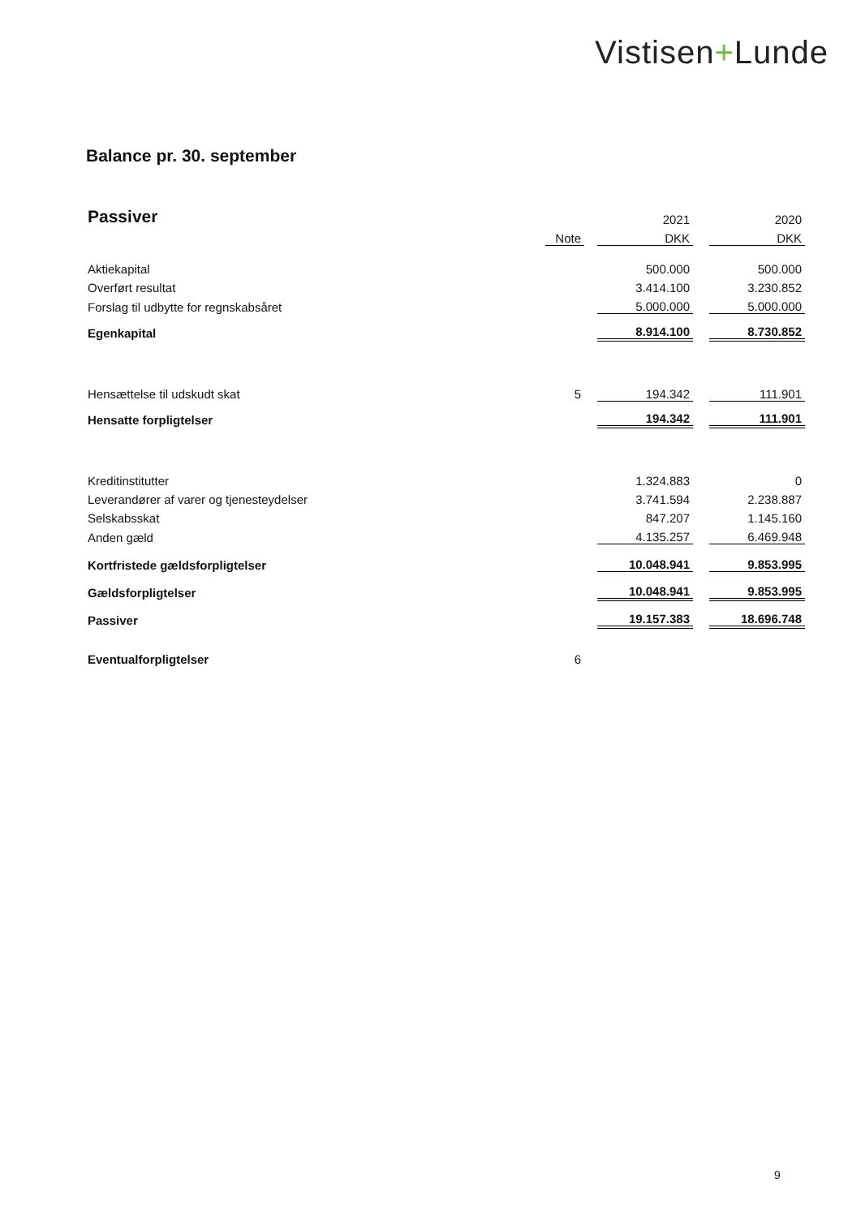Vistisen+Lunde
Balance pr. 30. september
| Passiver | | | 2021 | | 2020 |
| | Note | | DKK | | DKK |
| Aktiekapital | | | 500.000 | | 500.000 |
| Overført resultat | | | 3.414.100 | | 3.230.852 |
| Forslag til udbytte for regnskabsåret | | | 5.000.000 | | 5.000.000 |
| Egenkapital | | | 8.914.100 | | 8.730.852 |
| Hensættelse til udskudt skat | 5 | | 194.342 | | 111.901 |
| Hensatte forpligtelser | | | 194.342 | | 111.901 |
| Kreditinstitutter | | | 1.324.883 | | 0 |
| Leverandører af varer og tjenesteydelser | | | 3.741.594 | | 2.238.887 |
| Selskabsskat | | | 847.207 | | 1.145.160 |
| Anden gæld | | | 4.135.257 | | 6.469.948 |
| Kortfristede gældsforpligtelser | | | 10.048.941 | | 9.853.995 |
| Gældsforpligtelser | | | 10.048.941 | | 9.853.995 |
| Passiver | | | 19.157.383 | | 18.696.748 |
| Eventualforpligtelser | 6 | | | | |
9